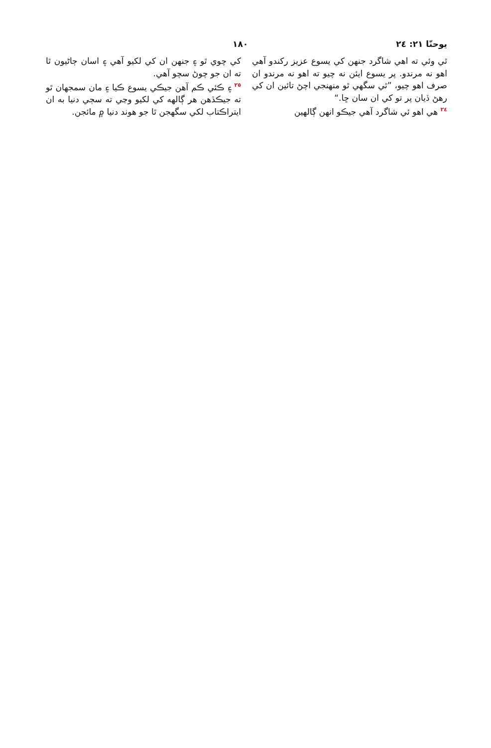يوحنّا ٢١: ٢٤ ١٨٠
ٿي وئي ته اهي شاگرد جنهن کي يسوع عزيز رکندو آهي اهو نه مرندو. پر يسوع ايئن نه چيو ته اهو نه مرندو ان صرف اهو چيو، ”ٿي سگهي ٿو منهنجي اچڻ تائين ان کي رهڻ ڏيان پر تو کي ان سان ڇا.“
<sup>٢٤</sup> هي اهو ئي شاگرد آهي جيڪو انهن ڳالهين
کي چوي ٿو ۽ جنهن ان کي لکيو آهي ۽ اسان ڄاڻيون ٿا ته ان جو چوڻ سچو آهي.
<sup>٢٥</sup> ۽ ڪئي ڪم آهن جيڪي يسوع ڪيا ۽ مان سمجهان ٿو ته جيڪڏهن هر ڳالهه کي لکيو وڃي ته سڄي دنيا به ان ايتراڪتاب لکي سگهجن ٿا جو هوند دنيا ۾ مائجن.